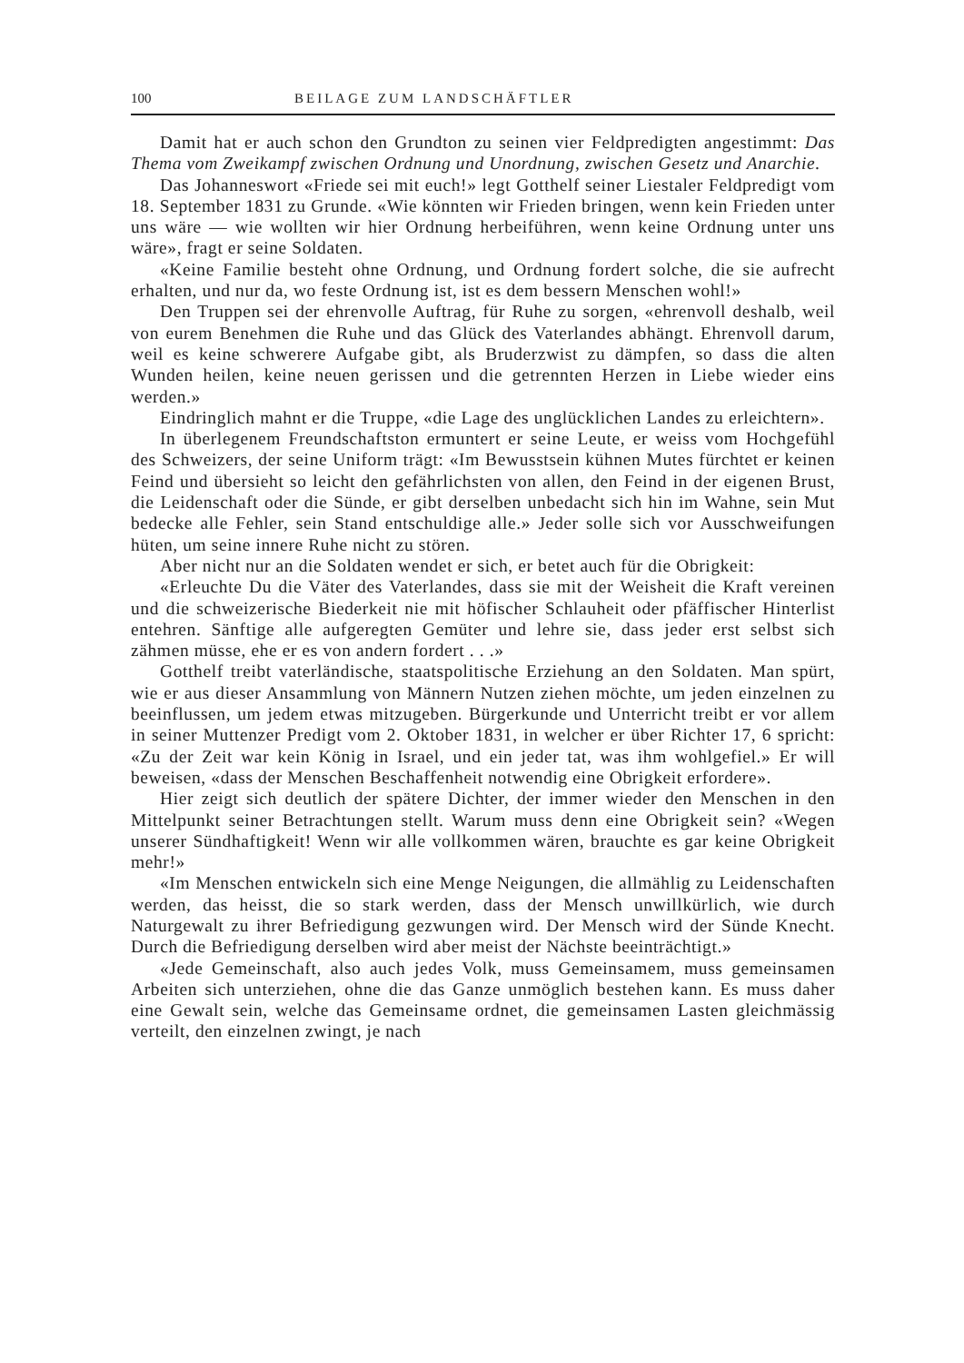100 BEILAGE ZUM LANDSCHÄFTLER
Damit hat er auch schon den Grundton zu seinen vier Feldpredigten angestimmt: Das Thema vom Zweikampf zwischen Ordnung und Unordnung, zwischen Gesetz und Anarchie.
Das Johanneswort «Friede sei mit euch!» legt Gotthelf seiner Liestaler Feldpredigt vom 18. September 1831 zu Grunde. «Wie könnten wir Frieden bringen, wenn kein Frieden unter uns wäre — wie wollten wir hier Ordnung herbeiführen, wenn keine Ordnung unter uns wäre», fragt er seine Soldaten.
«Keine Familie besteht ohne Ordnung, und Ordnung fordert solche, die sie aufrecht erhalten, und nur da, wo feste Ordnung ist, ist es dem bessern Menschen wohl!»
Den Truppen sei der ehrenvolle Auftrag, für Ruhe zu sorgen, «ehrenvoll deshalb, weil von eurem Benehmen die Ruhe und das Glück des Vaterlandes abhängt. Ehrenvoll darum, weil es keine schwerere Aufgabe gibt, als Bruderzwist zu dämpfen, so dass die alten Wunden heilen, keine neuen gerissen und die getrennten Herzen in Liebe wieder eins werden.»
Eindringlich mahnt er die Truppe, «die Lage des unglücklichen Landes zu erleichtern».
In überlegenem Freundschaftston ermuntert er seine Leute, er weiss vom Hochgefühl des Schweizers, der seine Uniform trägt: «Im Bewusstsein kühnen Mutes fürchtet er keinen Feind und übersieht so leicht den gefährlichsten von allen, den Feind in der eigenen Brust, die Leidenschaft oder die Sünde, er gibt derselben unbedacht sich hin im Wahne, sein Mut bedecke alle Fehler, sein Stand entschuldige alle.» Jeder solle sich vor Ausschweifungen hüten, um seine innere Ruhe nicht zu stören.
Aber nicht nur an die Soldaten wendet er sich, er betet auch für die Obrigkeit:
«Erleuchte Du die Väter des Vaterlandes, dass sie mit der Weisheit die Kraft vereinen und die schweizerische Biederkeit nie mit höfischer Schlauheit oder pfäffischer Hinterlist entehren. Sänftige alle aufgeregten Gemüter und lehre sie, dass jeder erst selbst sich zähmen müsse, ehe er es von andern fordert . . .»
Gotthelf treibt vaterländische, staatspolitische Erziehung an den Soldaten. Man spürt, wie er aus dieser Ansammlung von Männern Nutzen ziehen möchte, um jeden einzelnen zu beeinflussen, um jedem etwas mitzugeben. Bürgerkunde und Unterricht treibt er vor allem in seiner Muttenzer Predigt vom 2. Oktober 1831, in welcher er über Richter 17, 6 spricht: «Zu der Zeit war kein König in Israel, und ein jeder tat, was ihm wohlgefiel.» Er will beweisen, «dass der Menschen Beschaffenheit notwendig eine Obrigkeit erfordere».
Hier zeigt sich deutlich der spätere Dichter, der immer wieder den Menschen in den Mittelpunkt seiner Betrachtungen stellt. Warum muss denn eine Obrigkeit sein? «Wegen unserer Sündhaftigkeit! Wenn wir alle vollkommen wären, brauchte es gar keine Obrigkeit mehr!»
«Im Menschen entwickeln sich eine Menge Neigungen, die allmählig zu Leidenschaften werden, das heisst, die so stark werden, dass der Mensch unwillkürlich, wie durch Naturgewalt zu ihrer Befriedigung gezwungen wird. Der Mensch wird der Sünde Knecht. Durch die Befriedigung derselben wird aber meist der Nächste beeinträchtigt.»
«Jede Gemeinschaft, also auch jedes Volk, muss Gemeinsamem, muss gemeinsamen Arbeiten sich unterziehen, ohne die das Ganze unmöglich bestehen kann. Es muss daher eine Gewalt sein, welche das Gemeinsame ordnet, die gemeinsamen Lasten gleichmässig verteilt, den einzelnen zwingt, je nach